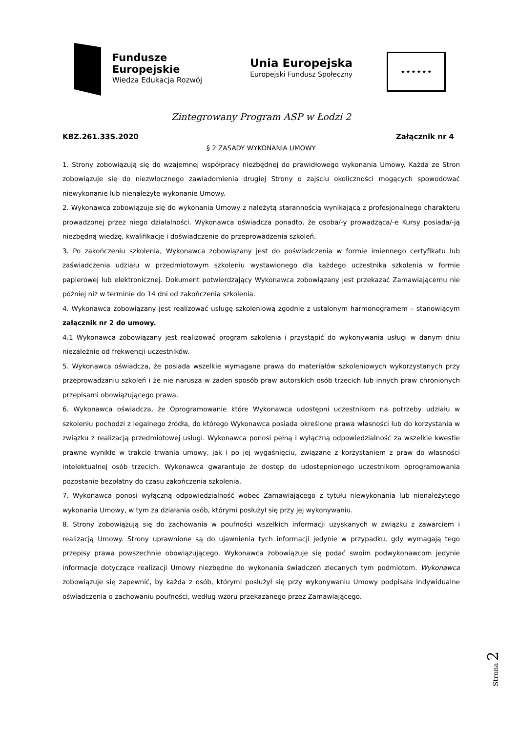Fundusze
Europejskie
Wiedza Edukacja Rozwój
Unia Europejska
Europejski Fundusz Społeczny
★ ★ ★ ★ ★ ★
Zintegrowany Program ASP w Łodzi 2
KBZ.261.33S.2020 Załącznik nr 4
§ 2 ZASADY WYKONANIA UMOWY
1. Strony zobowiązują się do wzajemnej współpracy niezbędnej do prawidłowego wykonania Umowy. Każda ze Stron zobowiązuje się do niezwłocznego zawiadomienia drugiej Strony o zajściu okoliczności mogących spowodować niewykonanie lub nienależyte wykonanie Umowy.
2. Wykonawca zobowiązuje się do wykonania Umowy z należytą starannością wynikającą z profesjonalnego charakteru prowadzonej przez niego działalności. Wykonawca oświadcza ponadto, że osoba/-y prowadząca/-e Kursy posiada/-ją niezbędną wiedzę, kwalifikacje i doświadczenie do przeprowadzenia szkoleń.
3. Po zakończeniu szkolenia, Wykonawca zobowiązany jest do poświadczenia w formie imiennego certyfikatu lub zaświadczenia udziału w przedmiotowym szkoleniu wystawionego dla każdego uczestnika szkolenia w formie papierowej lub elektronicznej. Dokument potwierdzający Wykonawca zobowiązany jest przekazać Zamawiającemu nie później niż w terminie do 14 dni od zakończenia szkolenia.
4. Wykonawca zobowiązany jest realizować usługę szkoleniową zgodnie z ustalonym harmonogramem – stanowiącym załącznik nr 2 do umowy.
4.1 Wykonawca zobowiązany jest realizować program szkolenia i przystąpić do wykonywania usługi w danym dniu niezależnie od frekwencji uczestników.
5. Wykonawca oświadcza, że posiada wszelkie wymagane prawa do materiałów szkoleniowych wykorzystanych przy przeprowadzaniu szkoleń i że nie narusza w żaden sposób praw autorskich osób trzecich lub innych praw chronionych przepisami obowiązującego prawa.
6. Wykonawca oświadcza, że Oprogramowanie które Wykonawca udostępni uczestnikom na potrzeby udziału w szkoleniu pochodzi z legalnego źródła, do którego Wykonawca posiada określone prawa własności lub do korzystania w związku z realizacją przedmiotowej usługi. Wykonawca ponosi pełną i wyłączną odpowiedzialność za wszelkie kwestie prawne wynikłe w trakcie trwania umowy, jak i po jej wygaśnięciu, związane z korzystaniem z praw do własności intelektualnej osób trzecich. Wykonawca gwarantuje że dostęp do udostępnionego uczestnikom oprogramowania pozostanie bezpłatny do czasu zakończenia szkolenia,
7. Wykonawca ponosi wyłączną odpowiedzialność wobec Zamawiającego z tytułu niewykonania lub nienależytego wykonania Umowy, w tym za działania osób, którymi posłużył się przy jej wykonywaniu.
8. Strony zobowiązują się do zachowania w poufności wszelkich informacji uzyskanych w związku z zawarciem i realizacją Umowy. Strony uprawnione są do ujawnienia tych informacji jedynie w przypadku, gdy wymagają tego przepisy prawa powszechnie obowiązującego. Wykonawca zobowiązuje się podać swoim podwykonawcom jedynie informacje dotyczące realizacji Umowy niezbędne do wykonania świadczeń zlecanych tym podmiotom. Wykonawca zobowiązuje się zapewnić, by każda z osób, którymi posłużył się przy wykonywaniu Umowy podpisała indywidualne oświadczenia o zachowaniu poufności, według wzoru przekazanego przez Zamawiającego.
Strona 2